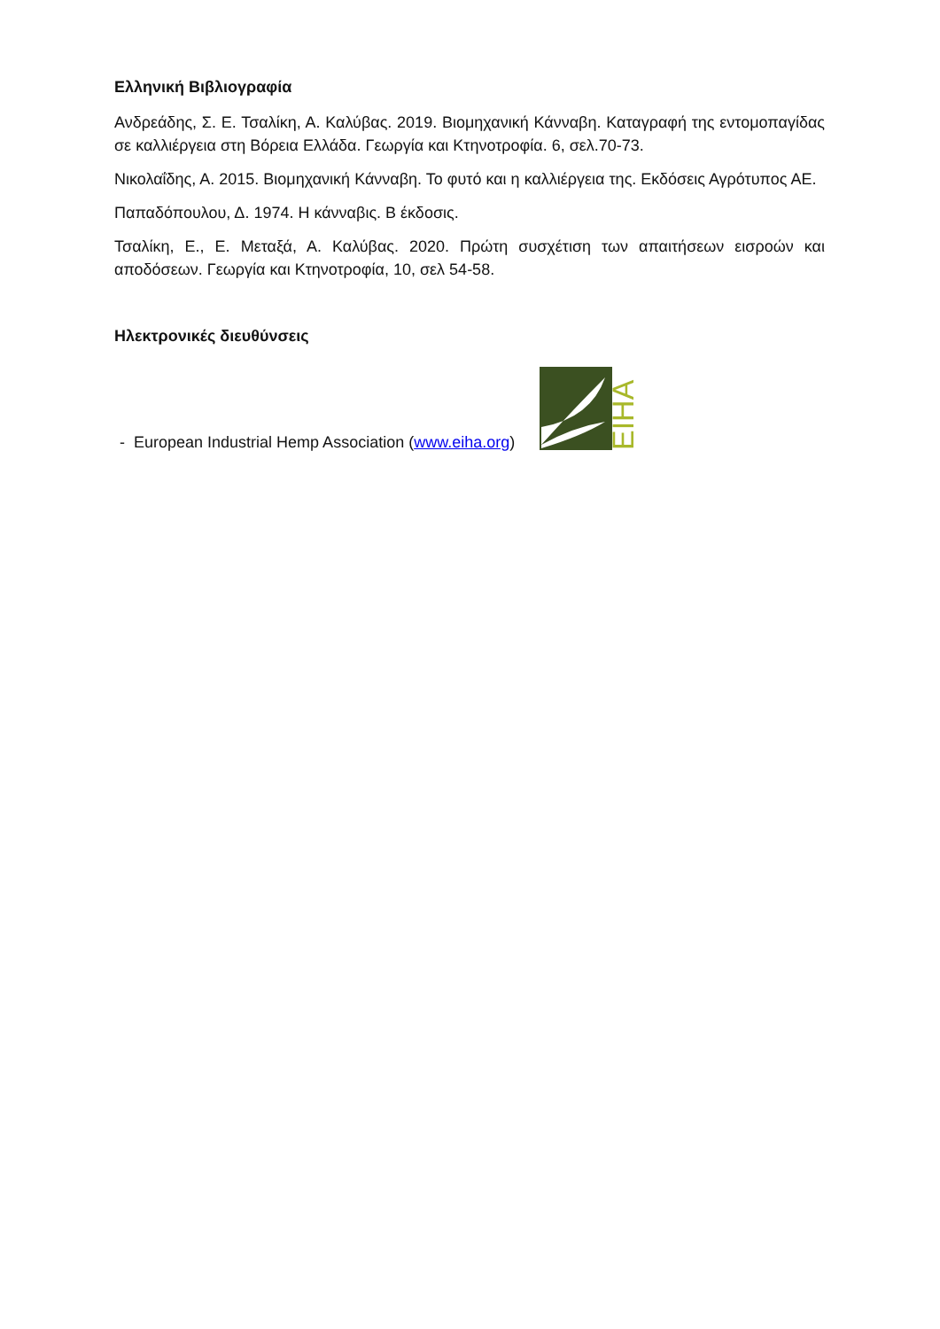Ελληνική Βιβλιογραφία
Ανδρεάδης, Σ. Ε. Τσαλίκη, Α. Καλύβας. 2019. Βιομηχανική Κάνναβη. Καταγραφή της εντομοπαγίδας σε καλλιέργεια στη Βόρεια Ελλάδα. Γεωργία και Κτηνοτροφία. 6, σελ.70-73.
Νικολαΐδης, Α. 2015. Βιομηχανική Κάνναβη. Το φυτό και η καλλιέργεια της. Εκδόσεις Αγρότυπος ΑΕ.
Παπαδόπουλου, Δ. 1974. Η κάνναβις. Β έκδοσις.
Τσαλίκη, Ε., Ε. Μεταξά, Α. Καλύβας. 2020. Πρώτη συσχέτιση των απαιτήσεων εισροών και αποδόσεων. Γεωργία και Κτηνοτροφία, 10, σελ 54-58.
Ηλεκτρονικές διευθύνσεις
- European Industrial Hemp Association (www.eiha.org)
EIHA